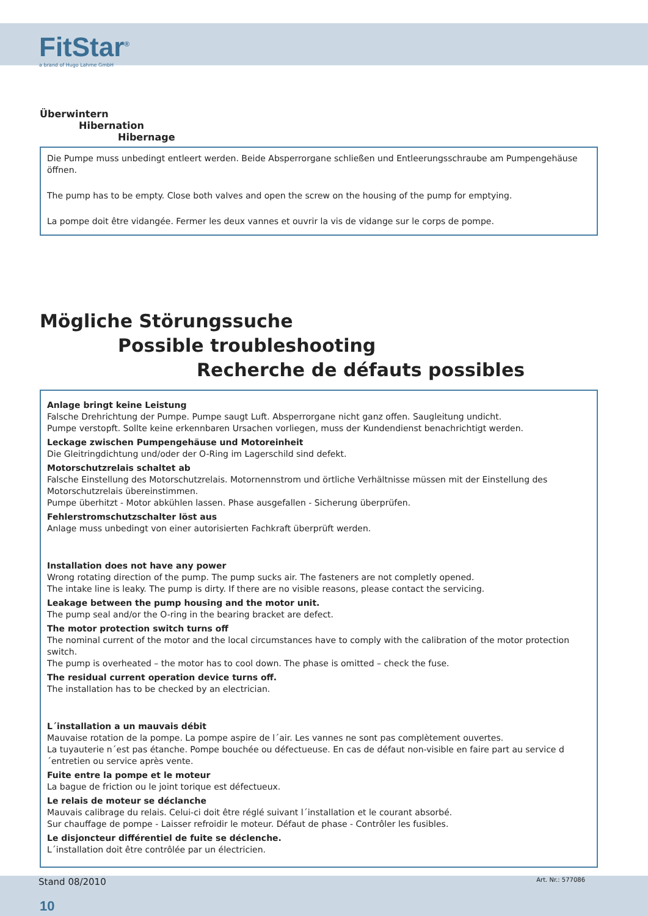FitStar<sup>®</sup>
a brand of Hugo Lahme GmbH
Überwintern
Hibernation
Hibernage
Die Pumpe muss unbedingt entleert werden. Beide Absperrorgane schließen und Entleerungsschraube am Pumpengehäuse öffnen.
The pump has to be empty. Close both valves and open the screw on the housing of the pump for emptying.
La pompe doit être vidangée. Fermer les deux vannes et ouvrir la vis de vidange sur le corps de pompe.
Mögliche Störungssuche
Possible troubleshooting
Recherche de défauts possibles
Anlage bringt keine Leistung
Falsche Drehrichtung der Pumpe. Pumpe saugt Luft. Absperrorgane nicht ganz offen. Saugleitung undicht.
Pumpe verstopft. Sollte keine erkennbaren Ursachen vorliegen, muss der Kundendienst benachrichtigt werden.
Leckage zwischen Pumpengehäuse und Motoreinheit
Die Gleitringdichtung und/oder der O-Ring im Lagerschild sind defekt.
Motorschutzrelais schaltet ab
Falsche Einstellung des Motorschutzrelais. Motornennstrom und örtliche Verhältnisse müssen mit der Einstellung des Motorschutzrelais übereinstimmen.
Pumpe überhitzt - Motor abkühlen lassen. Phase ausgefallen - Sicherung überprüfen.
Fehlerstromschutzschalter löst aus
Anlage muss unbedingt von einer autorisierten Fachkraft überprüft werden.
Installation does not have any power
Wrong rotating direction of the pump. The pump sucks air. The fasteners are not completly opened.
The intake line is leaky. The pump is dirty. If there are no visible reasons, please contact the servicing.
Leakage between the pump housing and the motor unit.
The pump seal and/or the O-ring in the bearing bracket are defect.
The motor protection switch turns off
The nominal current of the motor and the local circumstances have to comply with the calibration of the motor protection switch.
The pump is overheated – the motor has to cool down. The phase is omitted – check the fuse.
The residual current operation device turns off.
The installation has to be checked by an electrician.
L´installation a un mauvais débit
Mauvaise rotation de la pompe. La pompe aspire de l´air. Les vannes ne sont pas complètement ouvertes.
La tuyauterie n´est pas étanche. Pompe bouchée ou défectueuse. En cas de défaut non-visible en faire part au service d´entretien ou service après vente.
Fuite entre la pompe et le moteur
La bague de friction ou le joint torique est défectueux.
Le relais de moteur se déclanche
Mauvais calibrage du relais. Celui-ci doit être réglé suivant l´installation et le courant absorbé.
Sur chauffage de pompe - Laisser refroidir le moteur. Défaut de phase - Contrôler les fusibles.
Le disjoncteur différentiel de fuite se déclenche.
L´installation doit être contrôlée par un électricien.
Stand 08/2010 Art. Nr.: 577086
10